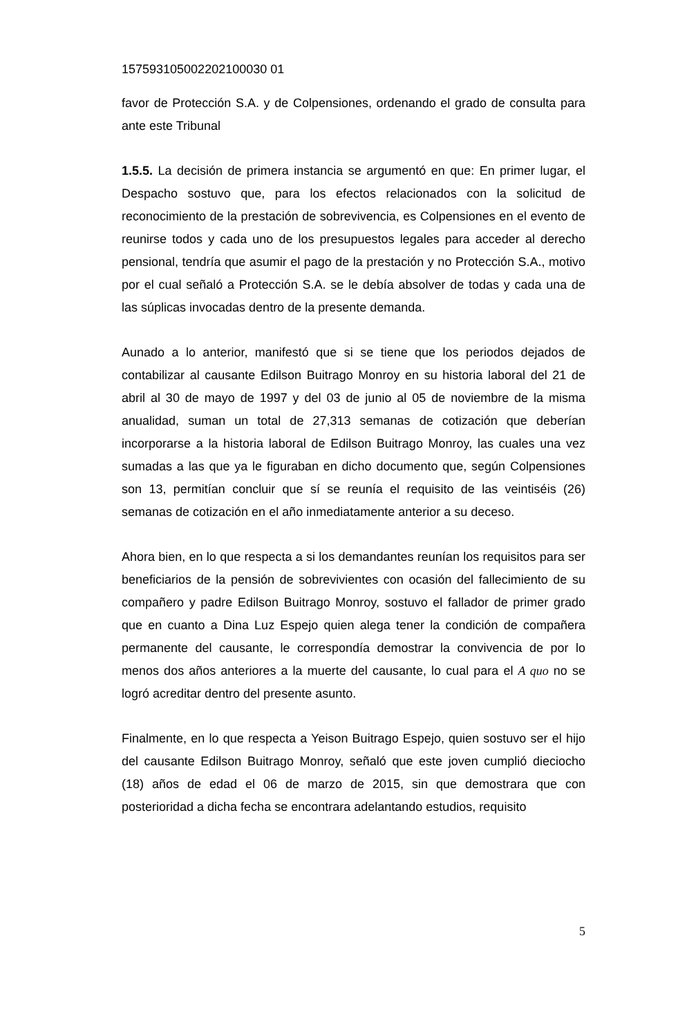157593105002202100030 01
favor de Protección S.A. y de Colpensiones, ordenando el grado de consulta para ante este Tribunal
1.5.5. La decisión de primera instancia se argumentó en que: En primer lugar, el Despacho sostuvo que, para los efectos relacionados con la solicitud de reconocimiento de la prestación de sobrevivencia, es Colpensiones en el evento de reunirse todos y cada uno de los presupuestos legales para acceder al derecho pensional, tendría que asumir el pago de la prestación y no Protección S.A., motivo por el cual señaló a Protección S.A. se le debía absolver de todas y cada una de las súplicas invocadas dentro de la presente demanda.
Aunado a lo anterior, manifestó que si se tiene que los periodos dejados de contabilizar al causante Edilson Buitrago Monroy en su historia laboral del 21 de abril al 30 de mayo de 1997 y del 03 de junio al 05 de noviembre de la misma anualidad, suman un total de 27,313 semanas de cotización que deberían incorporarse a la historia laboral de Edilson Buitrago Monroy, las cuales una vez sumadas a las que ya le figuraban en dicho documento que, según Colpensiones son 13, permitían concluir que sí se reunía el requisito de las veintiséis (26) semanas de cotización en el año inmediatamente anterior a su deceso.
Ahora bien, en lo que respecta a si los demandantes reunían los requisitos para ser beneficiarios de la pensión de sobrevivientes con ocasión del fallecimiento de su compañero y padre Edilson Buitrago Monroy, sostuvo el fallador de primer grado que en cuanto a Dina Luz Espejo quien alega tener la condición de compañera permanente del causante, le correspondía demostrar la convivencia de por lo menos dos años anteriores a la muerte del causante, lo cual para el A quo no se logró acreditar dentro del presente asunto.
Finalmente, en lo que respecta a Yeison Buitrago Espejo, quien sostuvo ser el hijo del causante Edilson Buitrago Monroy, señaló que este joven cumplió dieciocho (18) años de edad el 06 de marzo de 2015, sin que demostrara que con posterioridad a dicha fecha se encontrara adelantando estudios, requisito
5